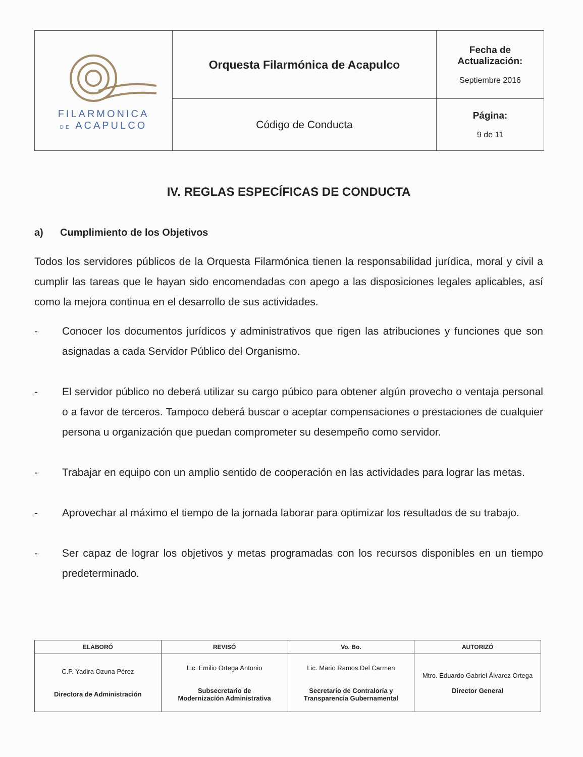| FILARMONICA DE ACAPULCO | Orquesta Filarmónica de Acapulco | Fecha de Actualización: Septiembre 2016 |
| | Código de Conducta | Página: 9 de 11 |
IV. REGLAS ESPECÍFICAS DE CONDUCTA
a) Cumplimiento de los Objetivos
Todos los servidores públicos de la Orquesta Filarmónica tienen la responsabilidad jurídica, moral y civil a cumplir las tareas que le hayan sido encomendadas con apego a las disposiciones legales aplicables, así como la mejora continua en el desarrollo de sus actividades.
- Conocer los documentos jurídicos y administrativos que rigen las atribuciones y funciones que son asignadas a cada Servidor Público del Organismo.
- El servidor público no deberá utilizar su cargo púbico para obtener algún provecho o ventaja personal o a favor de terceros. Tampoco deberá buscar o aceptar compensaciones o prestaciones de cualquier persona u organización que puedan comprometer su desempeño como servidor.
- Trabajar en equipo con un amplio sentido de cooperación en las actividades para lograr las metas.
- Aprovechar al máximo el tiempo de la jornada laborar para optimizar los resultados de su trabajo.
- Ser capaz de lograr los objetivos y metas programadas con los recursos disponibles en un tiempo predeterminado.
| ELABORÓ | REVISÓ | Vo. Bo. | AUTORIZÓ |
| --- | --- | --- | --- |
| C.P. Yadira Ozuna Pérez Directora de Administración | Lic. Emilio Ortega Antonio Subsecretario de Modernización Administrativa | Lic. Mario Ramos Del Carmen Secretario de Contraloría y Transparencia Gubernamental | Mtro. Eduardo Gabriel Álvarez Ortega Director General |